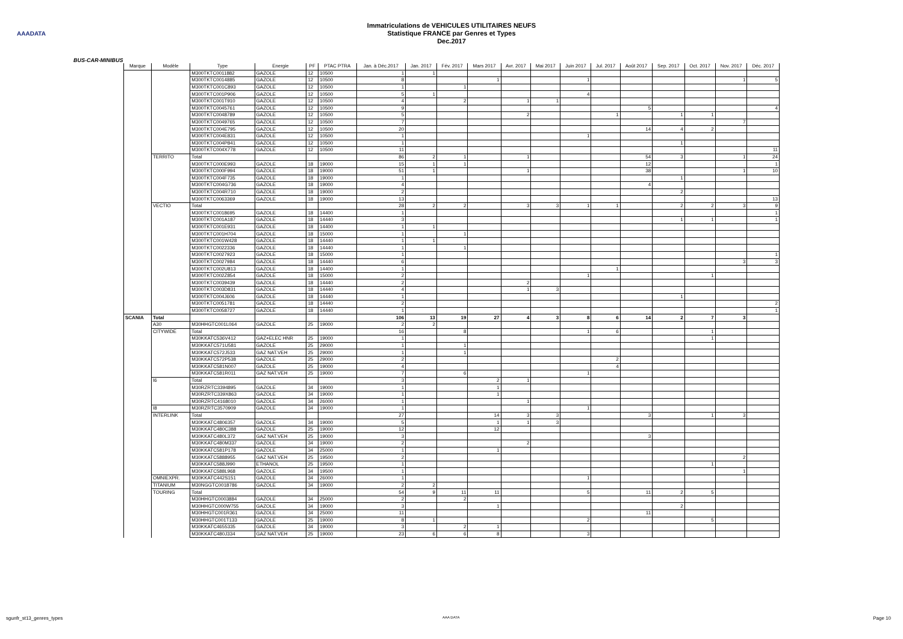AAADATA
Immatriculations de VEHICULES UTILITAIRES NEUFS
Statistique FRANCE par Genres et Types
Dec.2017
BUS-CAR-MINIBUS
| Marque | Modèle | Type | Energie | PF | PTAC PTRA | Jan. à Déc.2017 | Jan. 2017 | Fév. 2017 | Mars 2017 | Avr. 2017 | Mai 2017 | Juin 2017 | Jul. 2017 | Août 2017 | Sep. 2017 | Oct. 2017 | Nov. 2017 | Déc. 2017 |
| --- | --- | --- | --- | --- | --- | --- | --- | --- | --- | --- | --- | --- | --- | --- | --- | --- | --- | --- |
| | | M300TKTC0011882 | GAZOLE | 12 | 10500 | 1 | 1 | | | | | | | | | | | |
| | | M300TKTC0014885 | GAZOLE | 12 | 10500 | 8 | | | 1 | | | 1 | | | | | 1 | 5 |
| | | M300TKTC001C893 | GAZOLE | 12 | 10500 | 1 | | 1 | | | | | | | | | | |
| | | M300TKTC001P906 | GAZOLE | 12 | 10500 | 5 | 1 | | | | | 4 | | | | | | |
| | | M300TKTC001T910 | GAZOLE | 12 | 10500 | 4 | | 2 | | 1 | 1 | | | | | | | |
| | | M300TKTC0045761 | GAZOLE | 12 | 10500 | 9 | | | | | | | | 5 | | | | 4 |
| | | M300TKTC0048789 | GAZOLE | 12 | 10500 | 5 | | | | 2 | | | 1 | | 1 | 1 | | |
| | | M300TKTC0049765 | GAZOLE | 12 | 10500 | 7 | | | | | | | | | | | 7 | |
| | | M300TKTC004E795 | GAZOLE | 12 | 10500 | 20 | | | | | | | | 14 | 4 | 2 | | |
| | | M300TKTC004E831 | GAZOLE | 12 | 10500 | 1 | | | | | | 1 | | | | | | |
| | | M300TKTC004P841 | GAZOLE | 12 | 10500 | 1 | | | | | | | | | 1 | | | |
| | | M300TKTC004X778 | GAZOLE | 12 | 10500 | 11 | | | | | | | | | | | | 11 |
| | TERRITO | Total | | | | 86 | 2 | 1 | | 1 | | | | 54 | 3 | | 1 | 24 |
| | | M300TKTC000E993 | GAZOLE | 18 | 19000 | 15 | 1 | 1 | | | | | | 12 | | | | 1 |
| | | M300TKTC000F994 | GAZOLE | 18 | 19000 | 51 | 1 | | | 1 | | | | 38 | | | 1 | 10 |
| | | M300TKTC004F735 | GAZOLE | 18 | 19000 | 1 | | | | | | | | | 1 | | | |
| | | M300TKTC004G736 | GAZOLE | 18 | 19000 | 4 | | | | | | | | 4 | | | | |
| | | M300TKTC004R710 | GAZOLE | 18 | 19000 | 2 | | | | | | | | | 2 | | | |
| | | M300TKTC0063369 | GAZOLE | 18 | 19000 | 13 | | | | | | | | | | | | 13 |
| | VECTIO | Total | | | | 28 | 2 | 2 | | 3 | 3 | 1 | 1 | | 2 | 2 | 3 | 9 |
| | | M300TKTC0018695 | GAZOLE | 18 | 14400 | 1 | | | | | | | | | | | | 1 |
| | | M300TKTC001A187 | GAZOLE | 18 | 14440 | 3 | | | | | | | | | 1 | 1 | | 1 |
| | | M300TKTC001E931 | GAZOLE | 18 | 14400 | 1 | 1 | | | | | | | | | | | |
| | | M300TKTC001H704 | GAZOLE | 18 | 15000 | 1 | | 1 | | | | | | | | | | |
| | | M300TKTC001W428 | GAZOLE | 18 | 14440 | 1 | 1 | | | | | | | | | | | |
| | | M300TKTC0022336 | GAZOLE | 18 | 14440 | 1 | | 1 | | | | | | | | | | |
| | | M300TKTC0027923 | GAZOLE | 18 | 15000 | 1 | | | | | | | | | | | | 1 |
| | | M300TKTC0027984 | GAZOLE | 18 | 14440 | 6 | | | | | | | | | | | 3 | 3 |
| | | M300TKTC002U813 | GAZOLE | 18 | 14400 | 1 | | | | | | | 1 | | | | | |
| | | M300TKTC002Z854 | GAZOLE | 18 | 15000 | 2 | | | | | | 1 | | | | 1 | | |
| | | M300TKTC0039439 | GAZOLE | 18 | 14440 | 2 | | | | 2 | | | | | | | | |
| | | M300TKTC003D831 | GAZOLE | 18 | 14440 | 4 | | | | 1 | 3 | | | | | | | |
| | | M300TKTC004J606 | GAZOLE | 18 | 14440 | 1 | | | | | | | | | 1 | | | |
| | | M300TKTC0051781 | GAZOLE | 18 | 14440 | 2 | | | | | | | | | | | | 2 |
| | | M300TKTC0058727 | GAZOLE | 18 | 14440 | 1 | | | | | | | | | | | | 1 |
| SCANIA | Total | | | | | 106 | 13 | 19 | 27 | 4 | 3 | 8 | 6 | 14 | 2 | 7 | 3 | |
| | A30 | M30HHGTC001L064 | GAZOLE | 25 | 19000 | 2 | 2 | | | | | | | | | | | |
| | CITYWIDE | Total | | | | 16 | | 8 | | | | 1 | 6 | | | 1 | | |
| | | M30KKATC536V412 | GAZ+ELEC HNR | 25 | 19000 | 1 | | | | | | | | | | 1 | | |
| | | M30KKATC571U581 | GAZOLE | 25 | 29000 | 1 | | 1 | | | | | | | | | | |
| | | M30KKATC572J533 | GAZ NAT.VEH | 25 | 29000 | 1 | | 1 | | | | | | | | | | |
| | | M30KKATC572P538 | GAZOLE | 25 | 29000 | 2 | | | | | | | 2 | | | | | |
| | | M30KKATC581N007 | GAZOLE | 25 | 19000 | 4 | | | | | | | 4 | | | | | |
| | | M30KKATC581R011 | GAZ NAT.VEH | 25 | 19000 | 7 | | 6 | | | | 1 | | | | | | |
| | I6 | Total | | | | 3 | | | 2 | 1 | | | | | | | | |
| | | M30RZRTC3394895 | GAZOLE | 34 | 19000 | 1 | | | 1 | | | | | | | | | |
| | | M30RZRTC339X863 | GAZOLE | 34 | 19000 | 1 | | | 1 | | | | | | | | | |
| | | M30RZRTC4168010 | GAZOLE | 34 | 26000 | 1 | | | | 1 | | | | | | | | |
| | I8 | M30RZRTC3570909 | GAZOLE | 34 | 19000 | 1 | | | | | | 1 | | | | | | |
| | INTERLINK | Total | | | | 27 | | | 14 | 3 | 3 | | | 3 | | 1 | 3 | |
| | | M30KKATC4806357 | GAZOLE | 34 | 19000 | 5 | | | 1 | 1 | 3 | | | | | | | |
| | | M30KKATC480C388 | GAZOLE | 25 | 19000 | 12 | | | 12 | | | | | | | | | |
| | | M30KKATC480L372 | GAZ NAT.VEH | 25 | 19000 | 3 | | | | | | | | 3 | | | | |
| | | M30KKATC480M337 | GAZOLE | 34 | 19000 | 2 | | | | 2 | | | | | | | | |
| | | M30KKATC581P178 | GAZOLE | 34 | 25000 | 1 | | | 1 | | | | | | | | | |
| | | M30KKATC5888955 | GAZ NAT.VEH | 25 | 19500 | 2 | | | | | | | | | | | 2 | |
| | | M30KKATC588J990 | ETHANOL | 25 | 19500 | 1 | | | | | | | | | | 1 | | |
| | | M30KKATC588L968 | GAZOLE | 34 | 19500 | 1 | | | | | | | | | | | 1 | |
| | OMNIEXPR. | M30KKATC442S151 | GAZOLE | 34 | 26000 | 1 | | | | | | 1 | | | | | | |
| | TITANIUM | M30NGGTC0018786 | GAZOLE | 34 | 19000 | 2 | 2 | | | | | | | | | | | |
| | TOURING | Total | | | | 54 | 9 | 11 | 11 | | | 5 | | 11 | 2 | 5 | | |
| | | M30HHGTC0003884 | GAZOLE | 34 | 25000 | 2 | | 2 | | | | | | | | | | |
| | | M30HHGTC000W755 | GAZOLE | 34 | 19000 | 3 | | | 1 | | | | | | 2 | | | |
| | | M30HHGTC001R361 | GAZOLE | 34 | 25000 | 11 | | | | | | | | 11 | | | | |
| | | M30HHGTC001T133 | GAZOLE | 25 | 19000 | 8 | 1 | | | | | 2 | | | | 5 | | |
| | | M30KKATC4655335 | GAZOLE | 34 | 19000 | 3 | | 2 | 1 | | | | | | | | | |
| | | M30KKATC480J334 | GAZ NAT.VEH | 25 | 19000 | 23 | 6 | 6 | 8 | | | 3 | | | | | | |
sgunfr_st13_genres_types AAA DATA Page 10